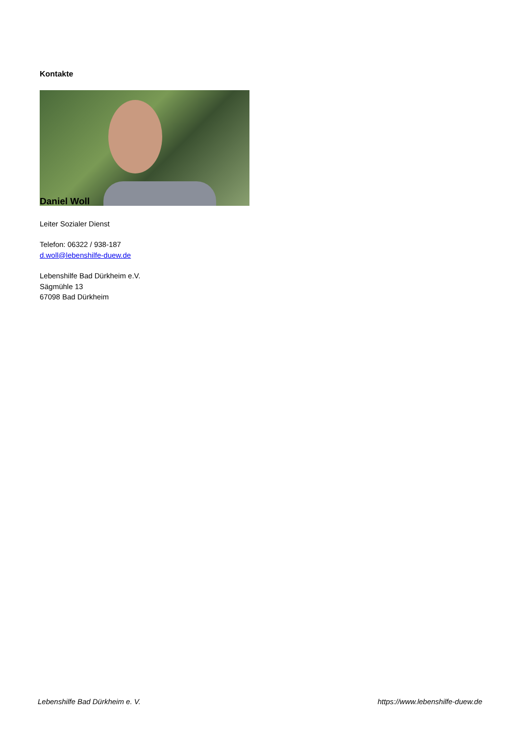Kontakte
Daniel Woll
Leiter Sozialer Dienst
Telefon: 06322 / 938-187
d.woll@lebenshilfe-duew.de
Lebenshilfe Bad Dürkheim e.V.
Sägmühle 13
67098 Bad Dürkheim
Lebenshilfe Bad Dürkheim e. V. https://www.lebenshilfe-duew.de